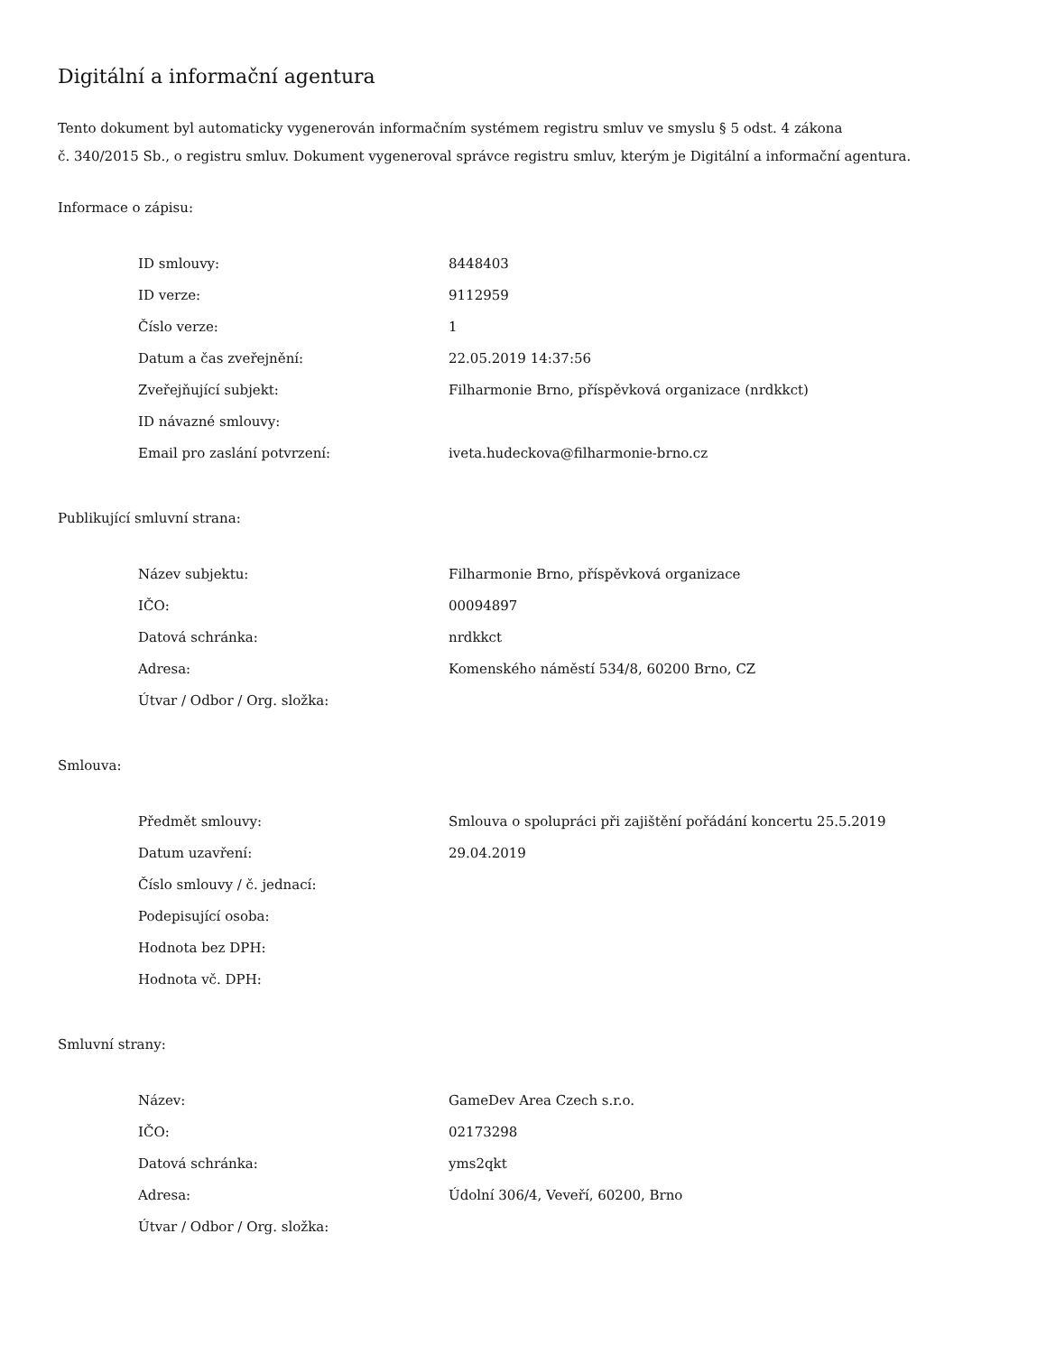Digitální a informační agentura
Tento dokument byl automaticky vygenerován informačním systémem registru smluv ve smyslu § 5 odst. 4 zákona
č. 340/2015 Sb., o registru smluv. Dokument vygeneroval správce registru smluv, kterým je Digitální a informační agentura.
Informace o zápisu:
| ID smlouvy: | 8448403 |
| ID verze: | 9112959 |
| Číslo verze: | 1 |
| Datum a čas zveřejnění: | 22.05.2019 14:37:56 |
| Zveřejňující subjekt: | Filharmonie Brno, příspěvková organizace (nrdkkct) |
| ID návazné smlouvy: | |
| Email pro zaslání potvrzení: | iveta.hudeckova@filharmonie-brno.cz |
Publikující smluvní strana:
| Název subjektu: | Filharmonie Brno, příspěvková organizace |
| IČO: | 00094897 |
| Datová schránka: | nrdkkct |
| Adresa: | Komenského náměstí 534/8, 60200 Brno, CZ |
| Útvar / Odbor / Org. složka: | |
Smlouva:
| Předmět smlouvy: | Smlouva o spolupráci při zajištění pořádání koncertu 25.5.2019 |
| Datum uzavření: | 29.04.2019 |
| Číslo smlouvy / č. jednací: | |
| Podepisující osoba: | |
| Hodnota bez DPH: | |
| Hodnota vč. DPH: | |
Smluvní strany:
| Název: | GameDev Area Czech s.r.o. |
| IČO: | 02173298 |
| Datová schránka: | yms2qkt |
| Adresa: | Údolní 306/4, Veveří, 60200, Brno |
| Útvar / Odbor / Org. složka: | |